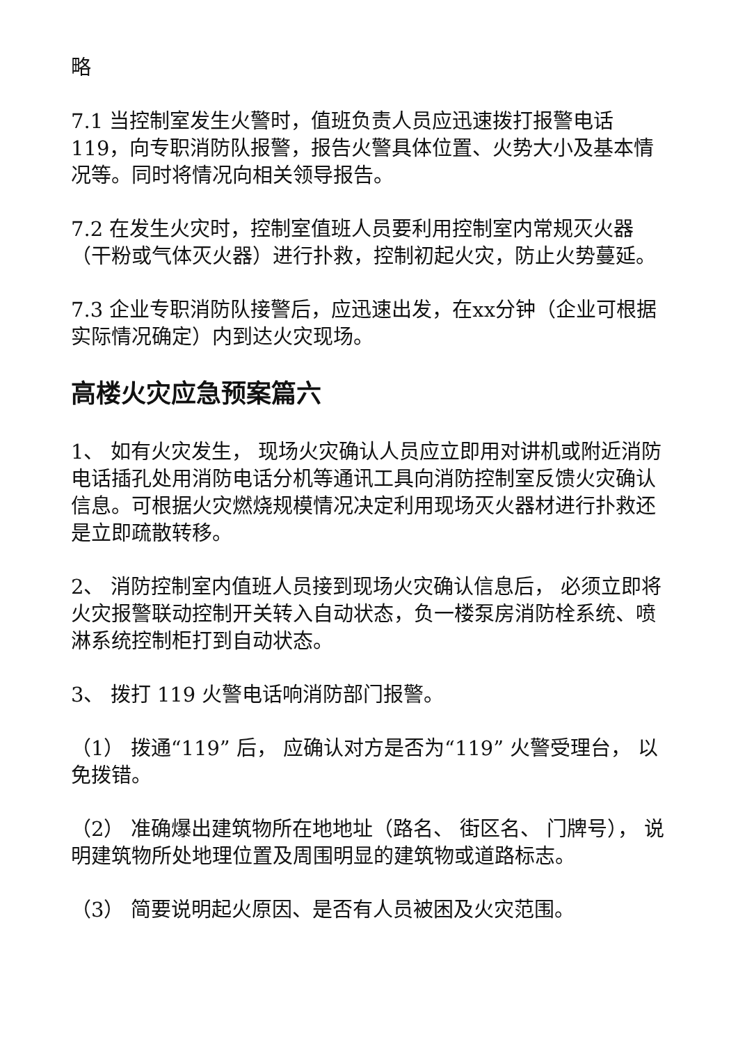略
7.1 当控制室发生火警时，值班负责人员应迅速拨打报警电话119，向专职消防队报警，报告火警具体位置、火势大小及基本情况等。同时将情况向相关领导报告。
7.2 在发生火灾时，控制室值班人员要利用控制室内常规灭火器（干粉或气体灭火器）进行扑救，控制初起火灾，防止火势蔓延。
7.3 企业专职消防队接警后，应迅速出发，在xx分钟（企业可根据实际情况确定）内到达火灾现场。
高楼火灾应急预案篇六
1、 如有火灾发生， 现场火灾确认人员应立即用对讲机或附近消防电话插孔处用消防电话分机等通讯工具向消防控制室反馈火灾确认信息。可根据火灾燃烧规模情况决定利用现场灭火器材进行扑救还是立即疏散转移。
2、 消防控制室内值班人员接到现场火灾确认信息后， 必须立即将火灾报警联动控制开关转入自动状态，负一楼泵房消防栓系统、喷淋系统控制柜打到自动状态。
3、 拨打 119 火警电话响消防部门报警。
（1） 拨通“119” 后， 应确认对方是否为“119” 火警受理台， 以免拨错。
（2） 准确爆出建筑物所在地地址（路名、 街区名、 门牌号）， 说明建筑物所处地理位置及周围明显的建筑物或道路标志。
（3） 简要说明起火原因、是否有人员被困及火灾范围。